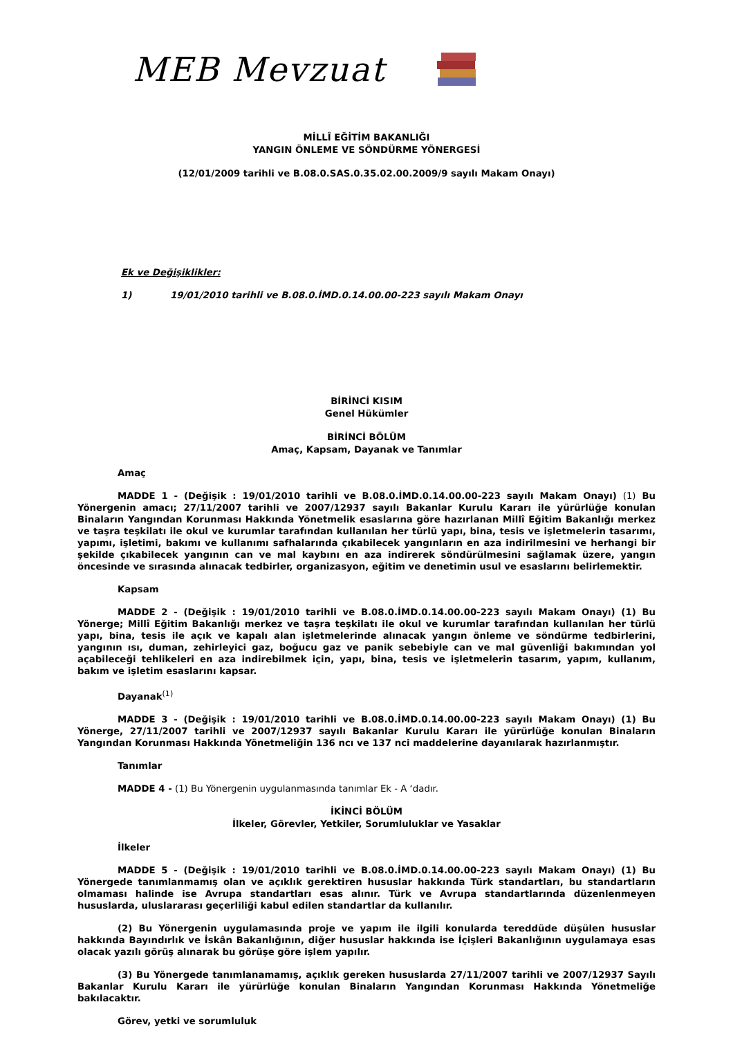MEB Mevzuat
MİLLÎ EĞİTİM BAKANLIĞI
YANGIN ÖNLEME VE SÖNDÜRME YÖNERGESİ
(12/01/2009 tarihli ve B.08.0.SAS.0.35.02.00.2009/9 sayılı Makam Onayı)
Ek ve Değişiklikler:
1) 19/01/2010 tarihli ve B.08.0.İMD.0.14.00.00-223 sayılı Makam Onayı
BİRİNCİ KISIM
Genel Hükümler
BİRİNCİ BÖLÜM
Amaç, Kapsam, Dayanak ve Tanımlar
Amaç
MADDE 1 - (Değişik : 19/01/2010 tarihli ve B.08.0.İMD.0.14.00.00-223 sayılı Makam Onayı) (1) Bu Yönergenin amacı; 27/11/2007 tarihli ve 2007/12937 sayılı Bakanlar Kurulu Kararı ile yürürlüğe konulan Binaların Yangından Korunması Hakkında Yönetmelik esaslarına göre hazırlanan Millî Eğitim Bakanlığı merkez ve taşra teşkilatı ile okul ve kurumlar tarafından kullanılan her türlü yapı, bina, tesis ve işletmelerin tasarımı, yapımı, işletimi, bakımı ve kullanımı safhalarında çıkabilecek yangınların en aza indirilmesini ve herhangi bir şekilde çıkabilecek yangının can ve mal kaybını en aza indirerek söndürülmesini sağlamak üzere, yangın öncesinde ve sırasında alınacak tedbirler, organizasyon, eğitim ve denetimin usul ve esaslarını belirlemektir.
Kapsam
MADDE 2 - (Değişik : 19/01/2010 tarihli ve B.08.0.İMD.0.14.00.00-223 sayılı Makam Onayı) (1) Bu Yönerge; Millî Eğitim Bakanlığı merkez ve taşra teşkilatı ile okul ve kurumlar tarafından kullanılan her türlü yapı, bina, tesis ile açık ve kapalı alan işletmelerinde alınacak yangın önleme ve söndürme tedbirlerini, yangının ısı, duman, zehirleyici gaz, boğucu gaz ve panik sebebiyle can ve mal güvenliği bakımından yol açabileceği tehlikeleri en aza indirebilmek için, yapı, bina, tesis ve işletmelerin tasarım, yapım, kullanım, bakım ve işletim esaslarını kapsar.
Dayanak<sup>(1)</sup>
MADDE 3 - (Değişik : 19/01/2010 tarihli ve B.08.0.İMD.0.14.00.00-223 sayılı Makam Onayı) (1) Bu Yönerge, 27/11/2007 tarihli ve 2007/12937 sayılı Bakanlar Kurulu Kararı ile yürürlüğe konulan Binaların Yangından Korunması Hakkında Yönetmeliğin 136 ncı ve 137 nci maddelerine dayanılarak hazırlanmıştır.
Tanımlar
MADDE 4 - (1) Bu Yönergenin uygulanmasında tanımlar Ek - A ‘dadır.
İKİNCİ BÖLÜM
İlkeler, Görevler, Yetkiler, Sorumluluklar ve Yasaklar
İlkeler
MADDE 5 - (Değişik : 19/01/2010 tarihli ve B.08.0.İMD.0.14.00.00-223 sayılı Makam Onayı) (1) Bu Yönergede tanımlanmamış olan ve açıklık gerektiren hususlar hakkında Türk standartları, bu standartların olmaması halinde ise Avrupa standartları esas alınır. Türk ve Avrupa standartlarında düzenlenmeyen hususlarda, uluslararası geçerliliği kabul edilen standartlar da kullanılır.
(2) Bu Yönergenin uygulamasında proje ve yapım ile ilgili konularda tereddüde düşülen hususlar hakkında Bayındırlık ve İskân Bakanlığının, diğer hususlar hakkında ise İçişleri Bakanlığının uygulamaya esas olacak yazılı görüş alınarak bu görüşe göre işlem yapılır.
(3) Bu Yönergede tanımlanamamış, açıklık gereken hususlarda 27/11/2007 tarihli ve 2007/12937 Sayılı Bakanlar Kurulu Kararı ile yürürlüğe konulan Binaların Yangından Korunması Hakkında Yönetmeliğe bakılacaktır.
Görev, yetki ve sorumluluk